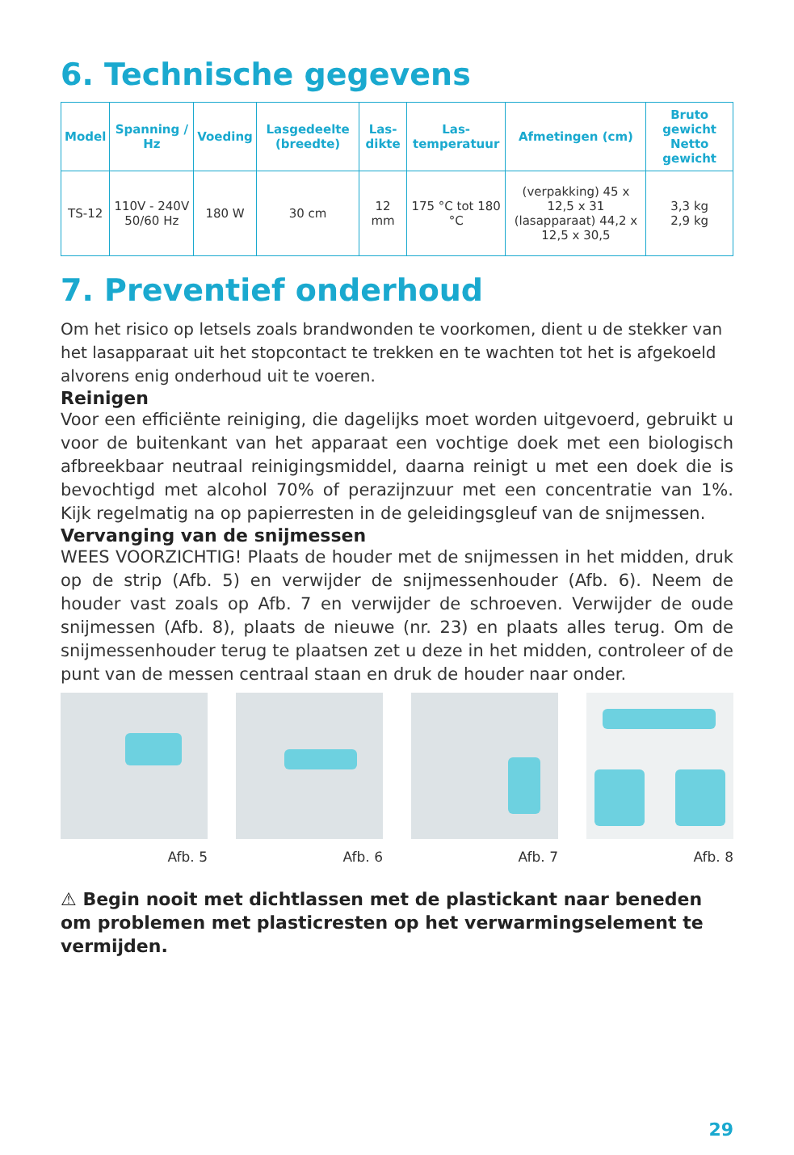6. Technische gegevens
| Model | Spanning / Hz | Voeding | Lasgedeelte (breedte) | Las-dikte | Las-temperatuur | Afmetingen (cm) | Bruto gewicht Netto gewicht |
| --- | --- | --- | --- | --- | --- | --- | --- |
| TS-12 | 110V - 240V 50/60 Hz | 180 W | 30 cm | 12 mm | 175 °C tot 180 °C | (verpakking) 45 x 12,5 x 31 (lasapparaat) 44,2 x 12,5 x 30,5 | 3,3 kg 2,9 kg |
7. Preventief onderhoud
Om het risico op letsels zoals brandwonden te voorkomen, dient u de stekker van het lasapparaat uit het stopcontact te trekken en te wachten tot het is afgekoeld alvorens enig onderhoud uit te voeren.
Reinigen
Voor een efficiënte reiniging, die dagelijks moet worden uitgevoerd, gebruikt u voor de buitenkant van het apparaat een vochtige doek met een biologisch afbreekbaar neutraal reinigingsmiddel, daarna reinigt u met een doek die is bevochtigd met alcohol 70% of perazijnzuur met een concentratie van 1%. Kijk regelmatig na op papierresten in de geleidingsgleuf van de snijmessen.
Vervanging van de snijmessen
WEES VOORZICHTIG! Plaats de houder met de snijmessen in het midden, druk op de strip (Afb. 5) en verwijder de snijmessenhouder (Afb. 6). Neem de houder vast zoals op Afb. 7 en verwijder de schroeven. Verwijder de oude snijmessen (Afb. 8), plaats de nieuwe (nr. 23) en plaats alles terug. Om de snijmessenhouder terug te plaatsen zet u deze in het midden, controleer of de punt van de messen centraal staan en druk de houder naar onder.
Afb. 5 Afb. 6 Afb. 7 Afb. 8
⚠ Begin nooit met dichtlassen met de plastickant naar beneden om problemen met plasticresten op het verwarmingselement te vermijden.
29